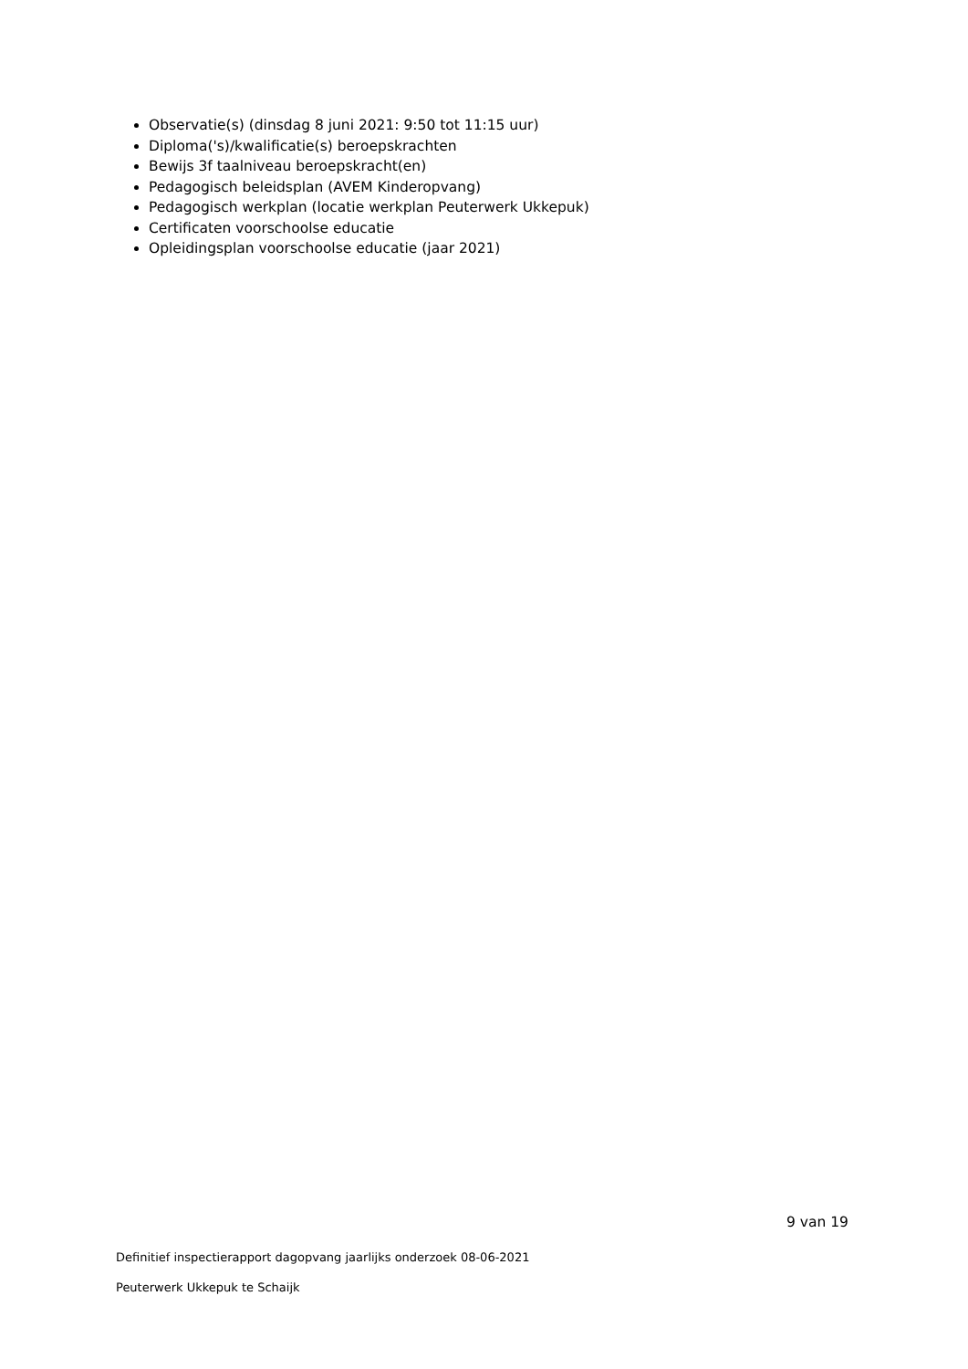Observatie(s) (dinsdag 8 juni 2021: 9:50 tot 11:15 uur)
Diploma('s)/kwalificatie(s) beroepskrachten
Bewijs 3f taalniveau beroepskracht(en)
Pedagogisch beleidsplan (AVEM Kinderopvang)
Pedagogisch werkplan (locatie werkplan Peuterwerk Ukkepuk)
Certificaten voorschoolse educatie
Opleidingsplan voorschoolse educatie (jaar 2021)
9 van 19
Definitief inspectierapport dagopvang jaarlijks onderzoek 08-06-2021
Peuterwerk Ukkepuk te Schaijk